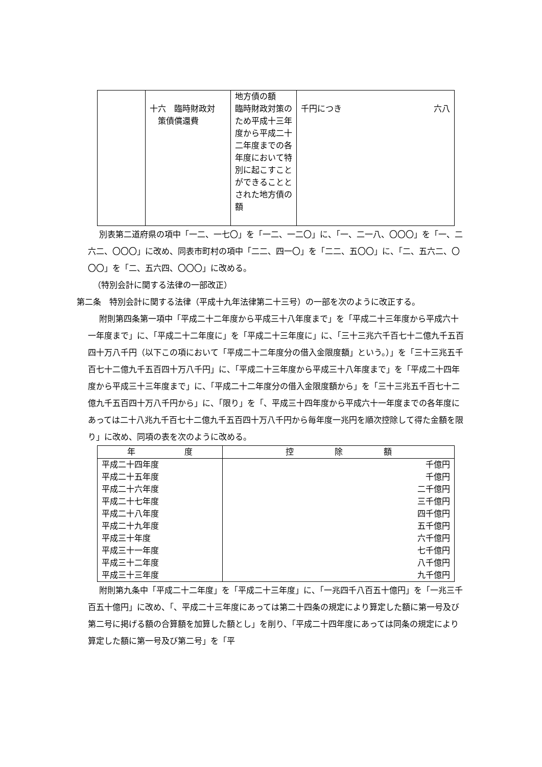| | 十六 臨時財政対 策債償還費 | 地方債の額 臨時財政対策のため平成十三年度から平成二十二年度までの各年度において特別に起こすことができることとされた地方債の額 | 千円につき 六八 |
別表第二道府県の項中「一二、一七〇」を「一二、一二〇」に、「一、二一八、〇〇〇」を「一、二六二、〇〇〇」に改め、同表市町村の項中「二二、四一〇」を「二二、五〇〇」に、「二、五六二、〇〇〇」を「二、五六四、〇〇〇」に改める。
（特別会計に関する法律の一部改正）
第二条　特別会計に関する法律（平成十九年法律第二十三号）の一部を次のように改正する。
附則第四条第一項中「平成二十二年度から平成三十八年度まで」を「平成二十三年度から平成六十一年度まで」に、「平成二十二年度に」を「平成二十三年度に」に、「三十三兆六千百七十二億九千五百四十万八千円（以下この項において「平成二十二年度分の借入金限度額」という。）」を「三十三兆五千百七十二億九千五百四十万八千円」に、「平成二十三年度から平成三十八年度まで」を「平成二十四年度から平成三十三年度まで」に、「平成二十二年度分の借入金限度額から」を「三十三兆五千百七十二億九千五百四十万八千円から」に、「限り」を「、平成三十四年度から平成六十一年度までの各年度にあっては二十八兆九千百七十二億九千五百四十万八千円から毎年度一兆円を順次控除して得た金額を限り」に改め、同項の表を次のように改める。
| 年 度 | 控 除 額 |
| --- | --- |
| 平成二十四年度 平成二十五年度 平成二十六年度 平成二十七年度 平成二十八年度 平成二十九年度 平成三十年度 平成三十一年度 平成三十二年度 平成三十三年度 | 千億円 千億円 二千億円 三千億円 四千億円 五千億円 六千億円 七千億円 八千億円 九千億円 |
附則第九条中「平成二十二年度」を「平成二十三年度」に、「一兆四千八百五十億円」を「一兆三千百五十億円」に改め、「、平成二十三年度にあっては第二十四条の規定により算定した額に第一号及び第二号に掲げる額の合算額を加算した額とし」を削り、「平成二十四年度にあっては同条の規定により算定した額に第一号及び第二号」を「平